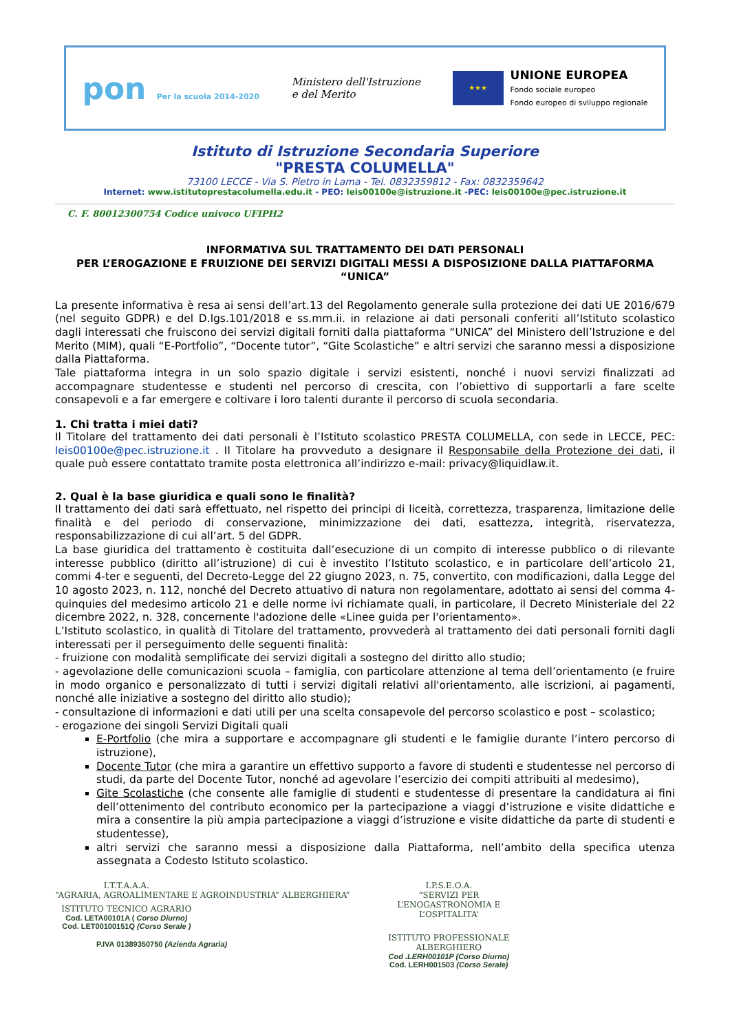pon Per la scuola 2014-2020
Ministero dell'Istruzione
e del Merito
★★★
UNIONE EUROPEA
Fondo sociale europeo
Fondo europeo di sviluppo regionale
Istituto di Istruzione Secondaria Superiore
"PRESTA COLUMELLA"
73100 LECCE - Via S. Pietro in Lama - Tel. 0832359812 - Fax: 0832359642
Internet: www.istitutoprestacolumella.edu.it - PEO: leis00100e@istruzione.it -PEC: leis00100e@pec.istruzione.it
C. F. 80012300754 Codice univoco UFIPH2
INFORMATIVA SUL TRATTAMENTO DEI DATI PERSONALI
PER L’EROGAZIONE E FRUIZIONE DEI SERVIZI DIGITALI MESSI A DISPOSIZIONE DALLA PIATTAFORMA “UNICA”
La presente informativa è resa ai sensi dell’art.13 del Regolamento generale sulla protezione dei dati UE 2016/679 (nel seguito GDPR) e del D.lgs.101/2018 e ss.mm.ii. in relazione ai dati personali conferiti all’Istituto scolastico dagli interessati che fruiscono dei servizi digitali forniti dalla piattaforma “UNICA” del Ministero dell’Istruzione e del Merito (MIM), quali “E-Portfolio”, “Docente tutor”, “Gite Scolastiche” e altri servizi che saranno messi a disposizione dalla Piattaforma.
Tale piattaforma integra in un solo spazio digitale i servizi esistenti, nonché i nuovi servizi finalizzati ad accompagnare studentesse e studenti nel percorso di crescita, con l’obiettivo di supportarli a fare scelte consapevoli e a far emergere e coltivare i loro talenti durante il percorso di scuola secondaria.
1. Chi tratta i miei dati?
Il Titolare del trattamento dei dati personali è l’Istituto scolastico PRESTA COLUMELLA, con sede in LECCE, PEC: leis00100e@pec.istruzione.it . Il Titolare ha provveduto a designare il Responsabile della Protezione dei dati, il quale può essere contattato tramite posta elettronica all’indirizzo e-mail: privacy@liquidlaw.it.
2. Qual è la base giuridica e quali sono le finalità?
Il trattamento dei dati sarà effettuato, nel rispetto dei principi di liceità, correttezza, trasparenza, limitazione delle finalità e del periodo di conservazione, minimizzazione dei dati, esattezza, integrità, riservatezza, responsabilizzazione di cui all’art. 5 del GDPR.
La base giuridica del trattamento è costituita dall’esecuzione di un compito di interesse pubblico o di rilevante interesse pubblico (diritto all’istruzione) di cui è investito l’Istituto scolastico, e in particolare dell’articolo 21, commi 4-ter e seguenti, del Decreto-Legge del 22 giugno 2023, n. 75, convertito, con modificazioni, dalla Legge del 10 agosto 2023, n. 112, nonché del Decreto attuativo di natura non regolamentare, adottato ai sensi del comma 4-quinquies del medesimo articolo 21 e delle norme ivi richiamate quali, in particolare, il Decreto Ministeriale del 22 dicembre 2022, n. 328, concernente l'adozione delle «Linee guida per l'orientamento».
L’Istituto scolastico, in qualità di Titolare del trattamento, provvederà al trattamento dei dati personali forniti dagli interessati per il perseguimento delle seguenti finalità:
- fruizione con modalità semplificate dei servizi digitali a sostegno del diritto allo studio;
- agevolazione delle comunicazioni scuola – famiglia, con particolare attenzione al tema dell’orientamento (e fruire in modo organico e personalizzato di tutti i servizi digitali relativi all'orientamento, alle iscrizioni, ai pagamenti, nonché alle iniziative a sostegno del diritto allo studio);
- consultazione di informazioni e dati utili per una scelta consapevole del percorso scolastico e post – scolastico;
- erogazione dei singoli Servizi Digitali quali
E-Portfolio (che mira a supportare e accompagnare gli studenti e le famiglie durante l’intero percorso di istruzione),
Docente Tutor (che mira a garantire un effettivo supporto a favore di studenti e studentesse nel percorso di studi, da parte del Docente Tutor, nonché ad agevolare l’esercizio dei compiti attribuiti al medesimo),
Gite Scolastiche (che consente alle famiglie di studenti e studentesse di presentare la candidatura ai fini dell’ottenimento del contributo economico per la partecipazione a viaggi d’istruzione e visite didattiche e mira a consentire la più ampia partecipazione a viaggi d’istruzione e visite didattiche da parte di studenti e studentesse),
altri servizi che saranno messi a disposizione dalla Piattaforma, nell’ambito della specifica utenza assegnata a Codesto Istituto scolastico.
I.T.T.A.A.A.
“AGRARIA, AGROALIMENTARE E AGROINDUSTRIA” ALBERGHIERA”
ISTITUTO TECNICO AGRARIO
Cod. LETA00101A ( Corso Diurno)
Cod. LET00100151Q (Corso Serale )
P.IVA 01389350750 (Azienda Agraria)
I.P.S.E.O.A.
“SERVIZI PER L’ENOGASTRONOMIA E L’OSPITALITA’
ISTITUTO PROFESSIONALE ALBERGHIERO
Cod .LERH00101P (Corso Diurno)
Cod. LERH001503 (Corso Serale)